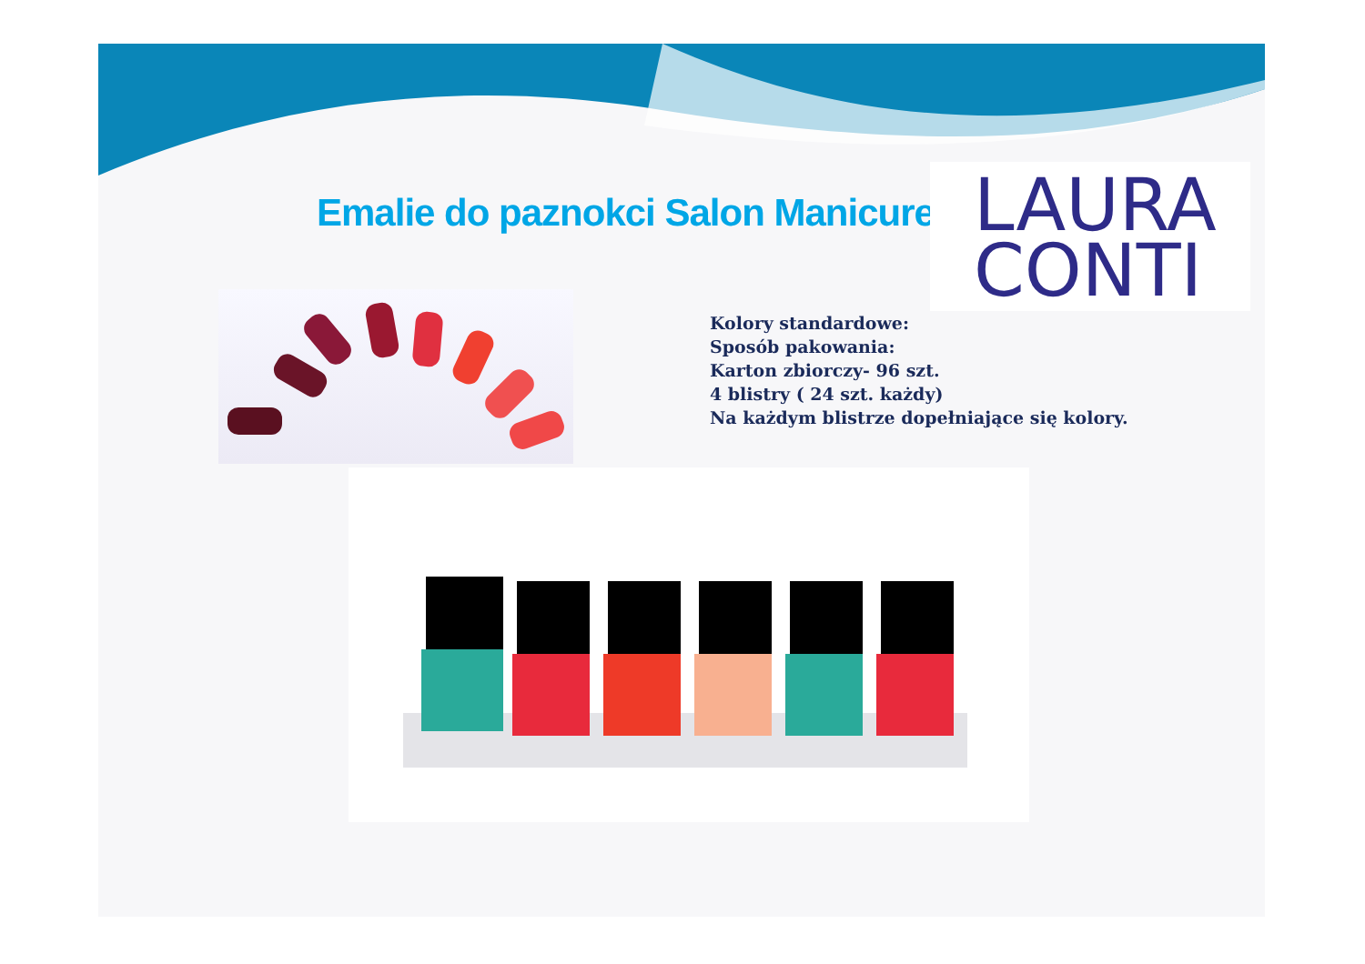Emalie do paznokci Salon Manicure
LAURA
CONTI
Kolory standardowe:
Sposób pakowania:
Karton zbiorczy- 96 szt.
4 blistry ( 24 szt. każdy)
Na każdym blistrze dopełniające się kolory.